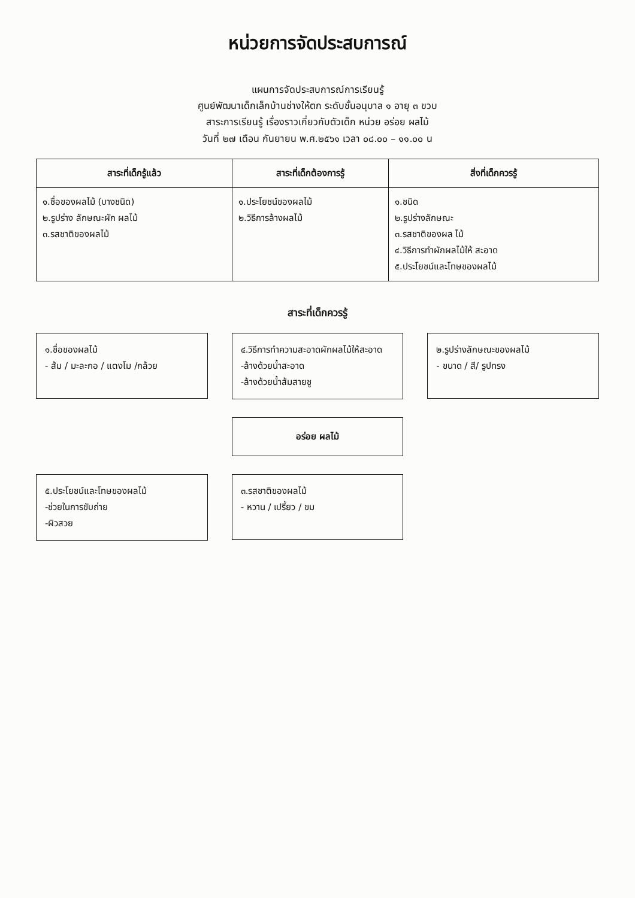หน่วยการจัดประสบการณ์
แผนการจัดประสบการณ์การเรียนรู้
ศูนย์พัฒนาเด็กเล็กบ้านช่างให้ตก ระดับชั้นอนุบาล ๑ อายุ ๓ ขวบ
สาระการเรียนรู้ เรื่องราวเกี่ยวกับตัวเด็ก หน่วย อร่อย ผลไม้
วันที่ ๒๗ เดือน กันยายน พ.ศ.๒๕๖๑ เวลา ๐๘.๐๐ – ๑๑.๐๐ น
| สาระที่เด็กรู้แล้ว | สาระที่เด็กต้องการรู้ | สิ่งที่เด็กควรรู้ |
| --- | --- | --- |
| ๑.ชื่อของผลไม้ (บางชนิด) ๒.รูปร่าง ลักษณะผัก ผลไม้ ๓.รสชาติของผลไม้ | ๑.ประโยชน์ของผลไม้ ๒.วิธีการล้างผลไม้ | ๑.ชนิด ๒.รูปร่างลักษณะ ๓.รสชาติของผล ไม้ ๔.วิธีการทำผักผลไม้ให้ สะอาด ๕.ประโยชน์และโทษของผลไม้ |
สาระที่เด็กควรรู้
๑.ชื่อของผลไม้
- ส้ม / มะละกอ / แตงโม /กล้วย
๔.วิธีการทำความสะอาดผักผลไม้ให้สะอาด
-ล้างด้วยน้ำสะอาด
-ล้างด้วยน้ำส้มสายชู
๒.รูปร่างลักษณะของผลไม้
- ขนาด / สี/ รูปทรง
อร่อย ผลไม้
๕.ประโยชน์และโทษของผลไม้
-ช่วยในการขับถ่าย
-ผิวสวย
๓.รสชาติของผลไม้
- หวาน / เปรี้ยว / ขม